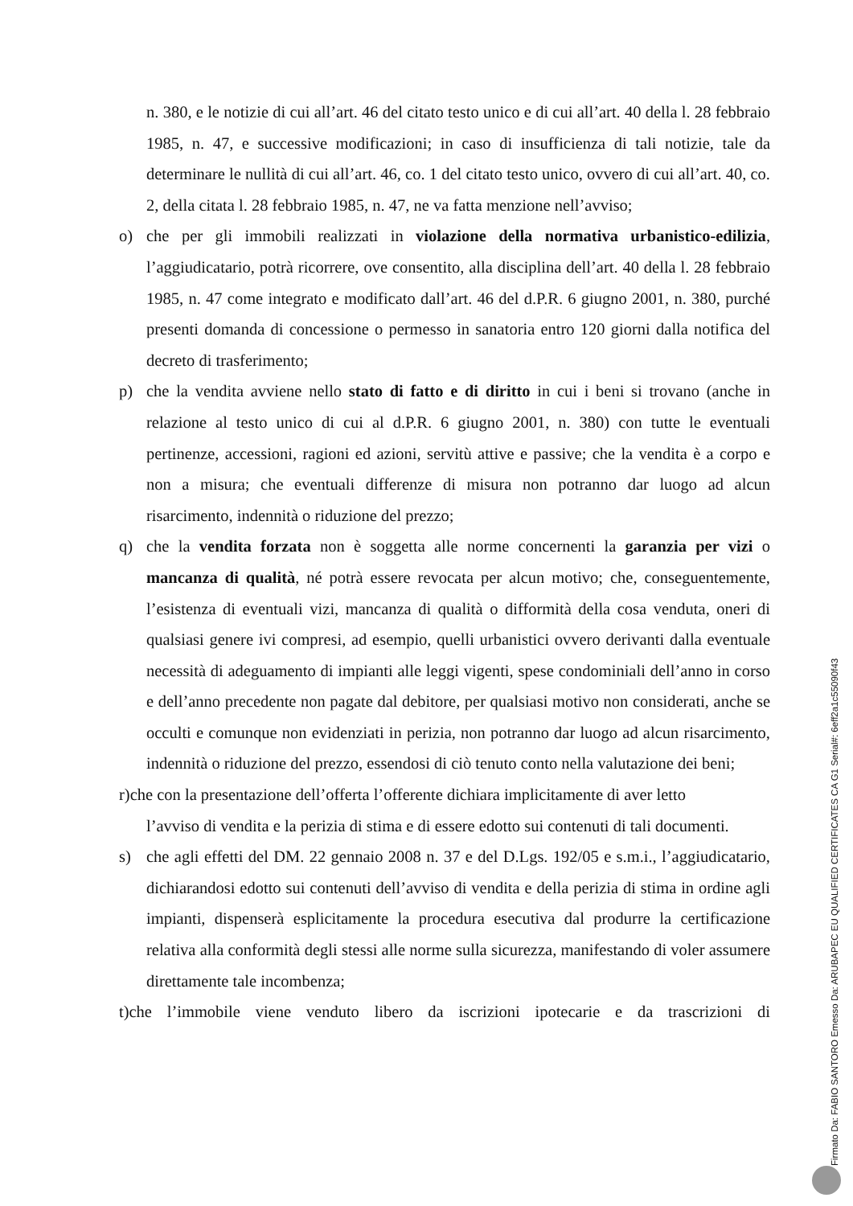n. 380, e le notizie di cui all’art. 46 del citato testo unico e di cui all’art. 40 della l. 28 febbraio 1985, n. 47, e successive modificazioni; in caso di insufficienza di tali notizie, tale da determinare le nullità di cui all’art. 46, co. 1 del citato testo unico, ovvero di cui all’art. 40, co. 2, della citata l. 28 febbraio 1985, n. 47, ne va fatta menzione nell’avviso;
o) che per gli immobili realizzati in violazione della normativa urbanistico-edilizia, l’aggiudicatario, potrà ricorrere, ove consentito, alla disciplina dell’art. 40 della l. 28 febbraio 1985, n. 47 come integrato e modificato dall’art. 46 del d.P.R. 6 giugno 2001, n. 380, purché presenti domanda di concessione o permesso in sanatoria entro 120 giorni dalla notifica del decreto di trasferimento;
p) che la vendita avviene nello stato di fatto e di diritto in cui i beni si trovano (anche in relazione al testo unico di cui al d.P.R. 6 giugno 2001, n. 380) con tutte le eventuali pertinenze, accessioni, ragioni ed azioni, servitù attive e passive; che la vendita è a corpo e non a misura; che eventuali differenze di misura non potranno dar luogo ad alcun risarcimento, indennità o riduzione del prezzo;
q) che la vendita forzata non è soggetta alle norme concernenti la garanzia per vizi o mancanza di qualità, né potrà essere revocata per alcun motivo; che, conseguentemente, l’esistenza di eventuali vizi, mancanza di qualità o difformità della cosa venduta, oneri di qualsiasi genere ivi compresi, ad esempio, quelli urbanistici ovvero derivanti dalla eventuale necessità di adeguamento di impianti alle leggi vigenti, spese condominiali dell’anno in corso e dell’anno precedente non pagate dal debitore, per qualsiasi motivo non considerati, anche se occulti e comunque non evidenziati in perizia, non potranno dar luogo ad alcun risarcimento, indennità o riduzione del prezzo, essendosi di ciò tenuto conto nella valutazione dei beni;
r)che con la presentazione dell’offerta l’offerente dichiara implicitamente di aver letto
l’avviso di vendita e la perizia di stima e di essere edotto sui contenuti di tali documenti.
s) che agli effetti del DM. 22 gennaio 2008 n. 37 e del D.Lgs. 192/05 e s.m.i., l’aggiudicatario, dichiarandosi edotto sui contenuti dell’avviso di vendita e della perizia di stima in ordine agli impianti, dispenserà esplicitamente la procedura esecutiva dal produrre la certificazione relativa alla conformità degli stessi alle norme sulla sicurezza, manifestando di voler assumere direttamente tale incombenza;
t)che l’immobile viene venduto libero da iscrizioni ipotecarie e da trascrizioni di
Firmato Da: FABIO SANTORO Emesso Da: ARUBAPEC EU QUALIFIED CERTIFICATES CA G1 Serial#: 6eff2a1c55090f43